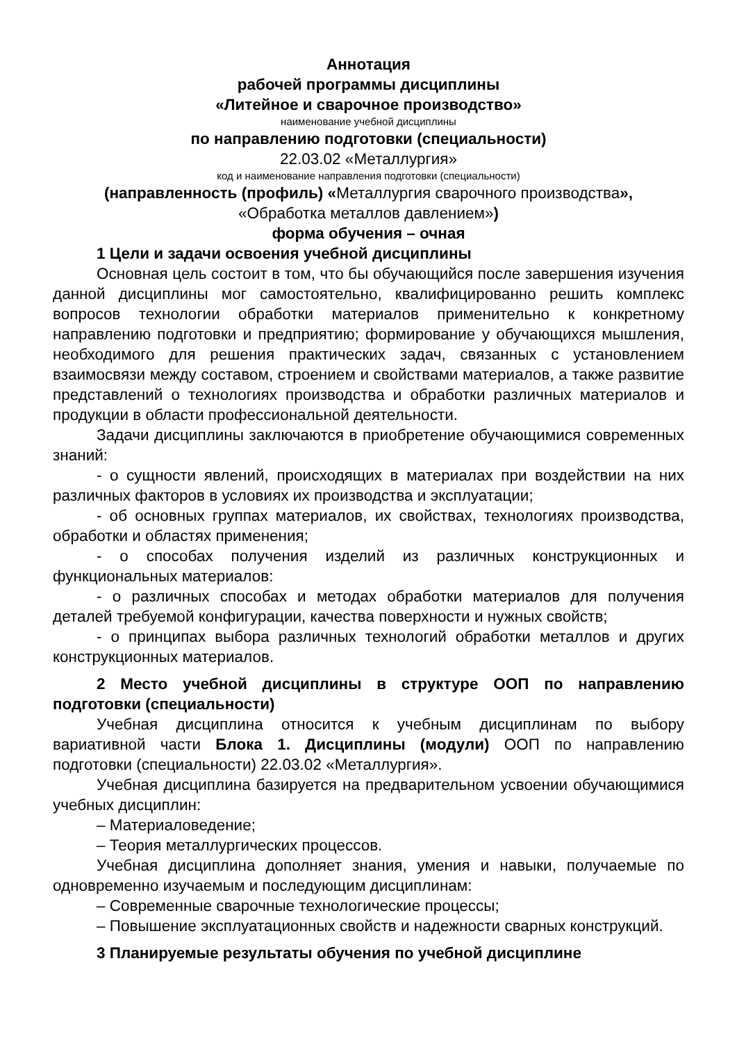Аннотация
рабочей программы дисциплины
«Литейное и сварочное производство»
наименование учебной дисциплины
по направлению подготовки (специальности)
22.03.02 «Металлургия»
код и наименование направления подготовки (специальности)
(направленность (профиль) «Металлургия сварочного производства»,
«Обработка металлов давлением»)
форма обучения – очная
1 Цели и задачи освоения учебной дисциплины
Основная цель состоит в том, что бы обучающийся после завершения изучения данной дисциплины мог самостоятельно, квалифицированно решить комплекс вопросов технологии обработки материалов применительно к конкретному направлению подготовки и предприятию; формирование у обучающихся мышления, необходимого для решения практических задач, связанных с установлением взаимосвязи между составом, строением и свойствами материалов, а также развитие представлений о технологиях производства и обработки различных материалов и продукции в области профессиональной деятельности.
Задачи дисциплины заключаются в приобретение обучающимися современных знаний:
- о сущности явлений, происходящих в материалах при воздействии на них различных факторов в условиях их производства и эксплуатации;
- об основных группах материалов, их свойствах, технологиях производства, обработки и областях применения;
- о способах получения изделий из различных конструкционных и функциональных материалов:
- о различных способах и методах обработки материалов для получения деталей требуемой конфигурации, качества поверхности и нужных свойств;
- о принципах выбора различных технологий обработки металлов и других конструкционных материалов.
2 Место учебной дисциплины в структуре ООП по направлению подготовки (специальности)
Учебная дисциплина относится к учебным дисциплинам по выбору вариативной части Блока 1. Дисциплины (модули) ООП по направлению подготовки (специальности) 22.03.02 «Металлургия».
Учебная дисциплина базируется на предварительном усвоении обучающимися учебных дисциплин:
– Материаловедение;
– Теория металлургических процессов.
Учебная дисциплина дополняет знания, умения и навыки, получаемые по одновременно изучаемым и последующим дисциплинам:
– Современные сварочные технологические процессы;
– Повышение эксплуатационных свойств и надежности сварных конструкций.
3 Планируемые результаты обучения по учебной дисциплине